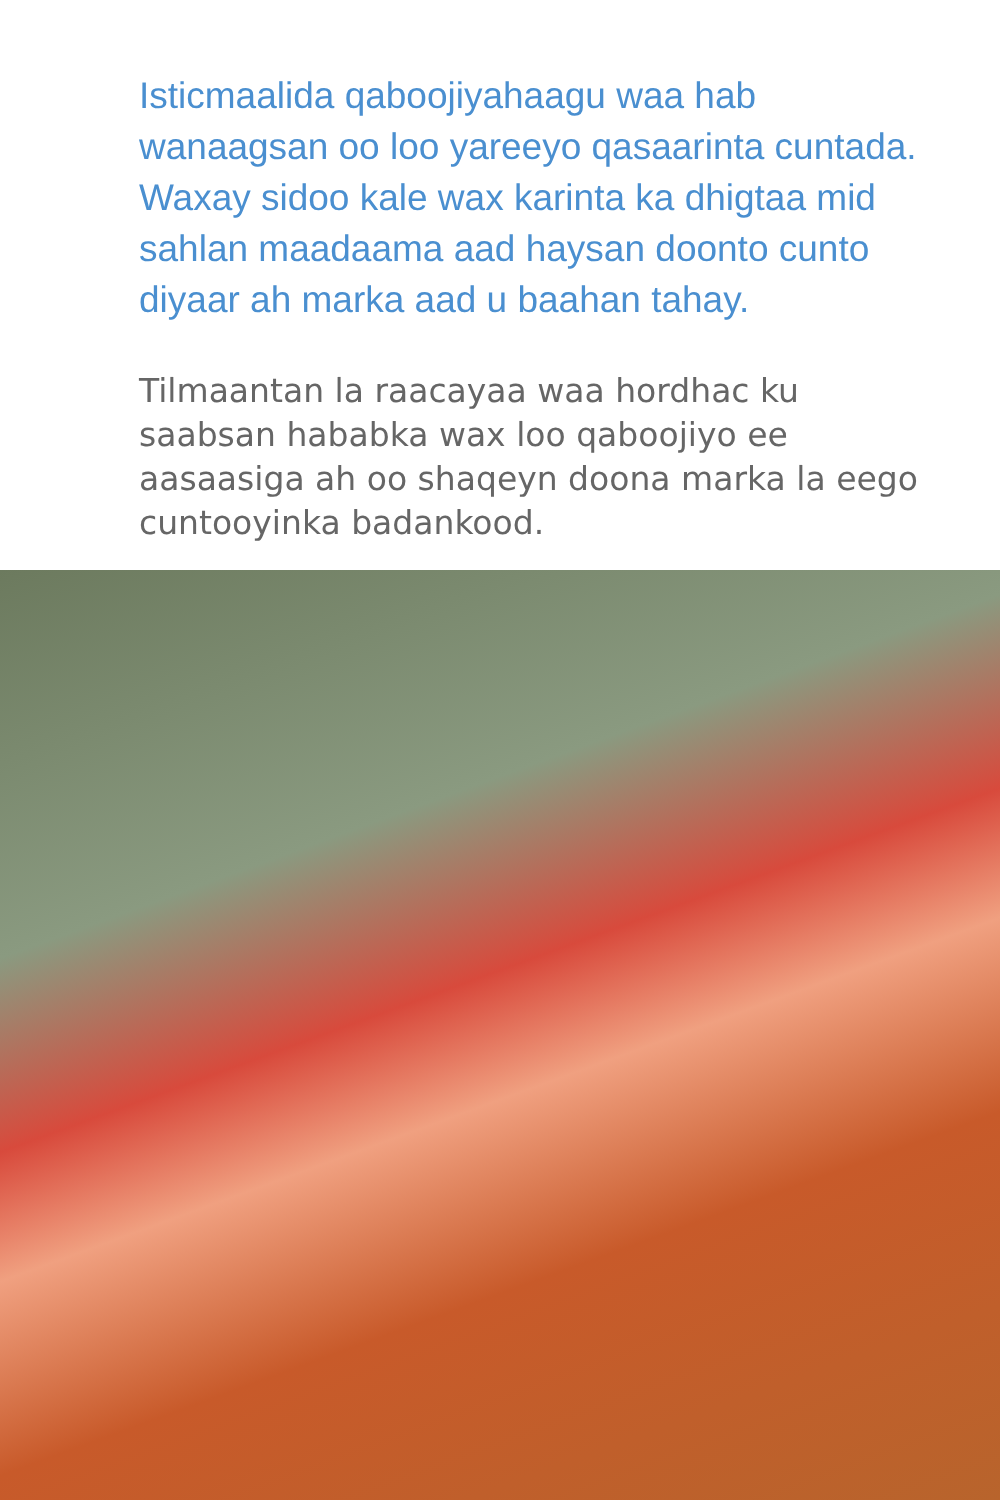Isticmaalida qaboojiyahaagu waa hab wanaagsan oo loo yareeyo qasaarinta cuntada. Waxay sidoo kale wax karinta ka dhigtaa mid sahlan maadaama aad haysan doonto cunto diyaar ah marka aad u baahan tahay.
Tilmaantan la raacayaa waa hordhac ku saabsan hababka wax loo qaboojiyo ee aasaasiga ah oo shaqeyn doona marka la eego cuntooyinka badankood.